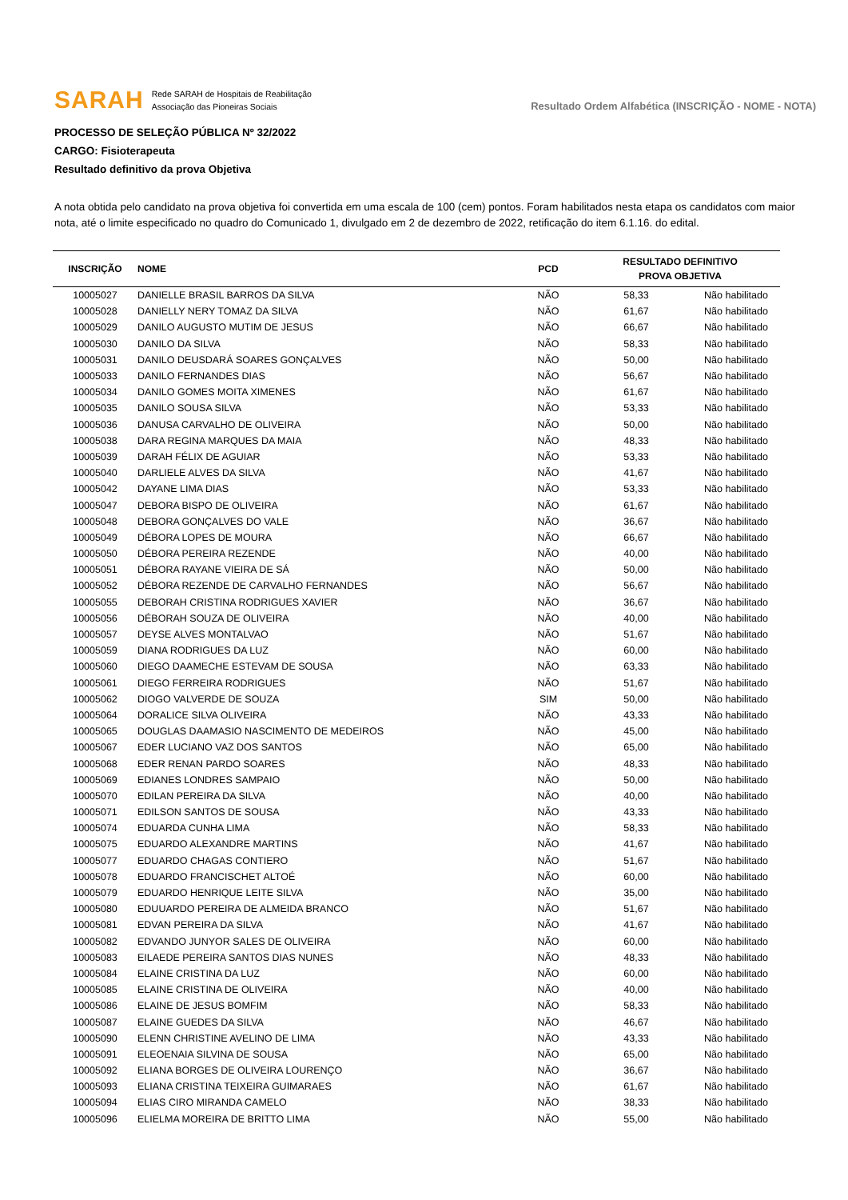SARAH
Rede SARAH de Hospitais de Reabilitação
Associação das Pioneiras Sociais
Resultado Ordem Alfabética (INSCRIÇÃO - NOME - NOTA)
PROCESSO DE SELEÇÃO PÚBLICA Nº 32/2022
CARGO: Fisioterapeuta
Resultado definitivo da prova Objetiva
A nota obtida pelo candidato na prova objetiva foi convertida em uma escala de 100 (cem) pontos. Foram habilitados nesta etapa os candidatos com maior nota, até o limite especificado no quadro do Comunicado 1, divulgado em 2 de dezembro de 2022, retificação do item 6.1.16. do edital.
| INSCRIÇÃO | NOME | PCD | RESULTADO DEFINITIVO PROVA OBJETIVA | |
| --- | --- | --- | --- | --- |
| 10005027 | DANIELLE BRASIL BARROS DA SILVA | NÃO | 58,33 | Não habilitado |
| 10005028 | DANIELLY NERY TOMAZ DA SILVA | NÃO | 61,67 | Não habilitado |
| 10005029 | DANILO AUGUSTO MUTIM DE JESUS | NÃO | 66,67 | Não habilitado |
| 10005030 | DANILO DA SILVA | NÃO | 58,33 | Não habilitado |
| 10005031 | DANILO DEUSDARÁ SOARES GONÇALVES | NÃO | 50,00 | Não habilitado |
| 10005033 | DANILO FERNANDES DIAS | NÃO | 56,67 | Não habilitado |
| 10005034 | DANILO GOMES MOITA XIMENES | NÃO | 61,67 | Não habilitado |
| 10005035 | DANILO SOUSA SILVA | NÃO | 53,33 | Não habilitado |
| 10005036 | DANUSA CARVALHO DE OLIVEIRA | NÃO | 50,00 | Não habilitado |
| 10005038 | DARA REGINA MARQUES DA MAIA | NÃO | 48,33 | Não habilitado |
| 10005039 | DARAH FÉLIX DE AGUIAR | NÃO | 53,33 | Não habilitado |
| 10005040 | DARLIELE ALVES DA SILVA | NÃO | 41,67 | Não habilitado |
| 10005042 | DAYANE LIMA DIAS | NÃO | 53,33 | Não habilitado |
| 10005047 | DEBORA BISPO DE OLIVEIRA | NÃO | 61,67 | Não habilitado |
| 10005048 | DEBORA GONÇALVES DO VALE | NÃO | 36,67 | Não habilitado |
| 10005049 | DÉBORA LOPES DE MOURA | NÃO | 66,67 | Não habilitado |
| 10005050 | DÉBORA PEREIRA REZENDE | NÃO | 40,00 | Não habilitado |
| 10005051 | DÉBORA RAYANE VIEIRA DE SÁ | NÃO | 50,00 | Não habilitado |
| 10005052 | DÉBORA REZENDE DE CARVALHO FERNANDES | NÃO | 56,67 | Não habilitado |
| 10005055 | DEBORAH CRISTINA RODRIGUES XAVIER | NÃO | 36,67 | Não habilitado |
| 10005056 | DÉBORAH SOUZA DE OLIVEIRA | NÃO | 40,00 | Não habilitado |
| 10005057 | DEYSE ALVES MONTALVAO | NÃO | 51,67 | Não habilitado |
| 10005059 | DIANA RODRIGUES DA LUZ | NÃO | 60,00 | Não habilitado |
| 10005060 | DIEGO DAAMECHE ESTEVAM DE SOUSA | NÃO | 63,33 | Não habilitado |
| 10005061 | DIEGO FERREIRA RODRIGUES | NÃO | 51,67 | Não habilitado |
| 10005062 | DIOGO VALVERDE DE SOUZA | SIM | 50,00 | Não habilitado |
| 10005064 | DORALICE SILVA OLIVEIRA | NÃO | 43,33 | Não habilitado |
| 10005065 | DOUGLAS DAAMASIO NASCIMENTO DE MEDEIROS | NÃO | 45,00 | Não habilitado |
| 10005067 | EDER LUCIANO VAZ DOS SANTOS | NÃO | 65,00 | Não habilitado |
| 10005068 | EDER RENAN PARDO SOARES | NÃO | 48,33 | Não habilitado |
| 10005069 | EDIANES LONDRES SAMPAIO | NÃO | 50,00 | Não habilitado |
| 10005070 | EDILAN PEREIRA DA SILVA | NÃO | 40,00 | Não habilitado |
| 10005071 | EDILSON SANTOS DE SOUSA | NÃO | 43,33 | Não habilitado |
| 10005074 | EDUARDA CUNHA LIMA | NÃO | 58,33 | Não habilitado |
| 10005075 | EDUARDO ALEXANDRE MARTINS | NÃO | 41,67 | Não habilitado |
| 10005077 | EDUARDO CHAGAS CONTIERO | NÃO | 51,67 | Não habilitado |
| 10005078 | EDUARDO FRANCISCHET ALTOÉ | NÃO | 60,00 | Não habilitado |
| 10005079 | EDUARDO HENRIQUE LEITE SILVA | NÃO | 35,00 | Não habilitado |
| 10005080 | EDUUARDO PEREIRA DE ALMEIDA BRANCO | NÃO | 51,67 | Não habilitado |
| 10005081 | EDVAN PEREIRA DA SILVA | NÃO | 41,67 | Não habilitado |
| 10005082 | EDVANDO JUNYOR SALES DE OLIVEIRA | NÃO | 60,00 | Não habilitado |
| 10005083 | EILAEDE PEREIRA SANTOS DIAS NUNES | NÃO | 48,33 | Não habilitado |
| 10005084 | ELAINE CRISTINA DA LUZ | NÃO | 60,00 | Não habilitado |
| 10005085 | ELAINE CRISTINA DE OLIVEIRA | NÃO | 40,00 | Não habilitado |
| 10005086 | ELAINE DE JESUS BOMFIM | NÃO | 58,33 | Não habilitado |
| 10005087 | ELAINE GUEDES DA SILVA | NÃO | 46,67 | Não habilitado |
| 10005090 | ELENN CHRISTINE AVELINO DE LIMA | NÃO | 43,33 | Não habilitado |
| 10005091 | ELEOENAIA SILVINA DE SOUSA | NÃO | 65,00 | Não habilitado |
| 10005092 | ELIANA BORGES DE OLIVEIRA LOURENÇO | NÃO | 36,67 | Não habilitado |
| 10005093 | ELIANA CRISTINA TEIXEIRA GUIMARAES | NÃO | 61,67 | Não habilitado |
| 10005094 | ELIAS CIRO MIRANDA CAMELO | NÃO | 38,33 | Não habilitado |
| 10005096 | ELIELMA MOREIRA DE BRITTO LIMA | NÃO | 55,00 | Não habilitado |